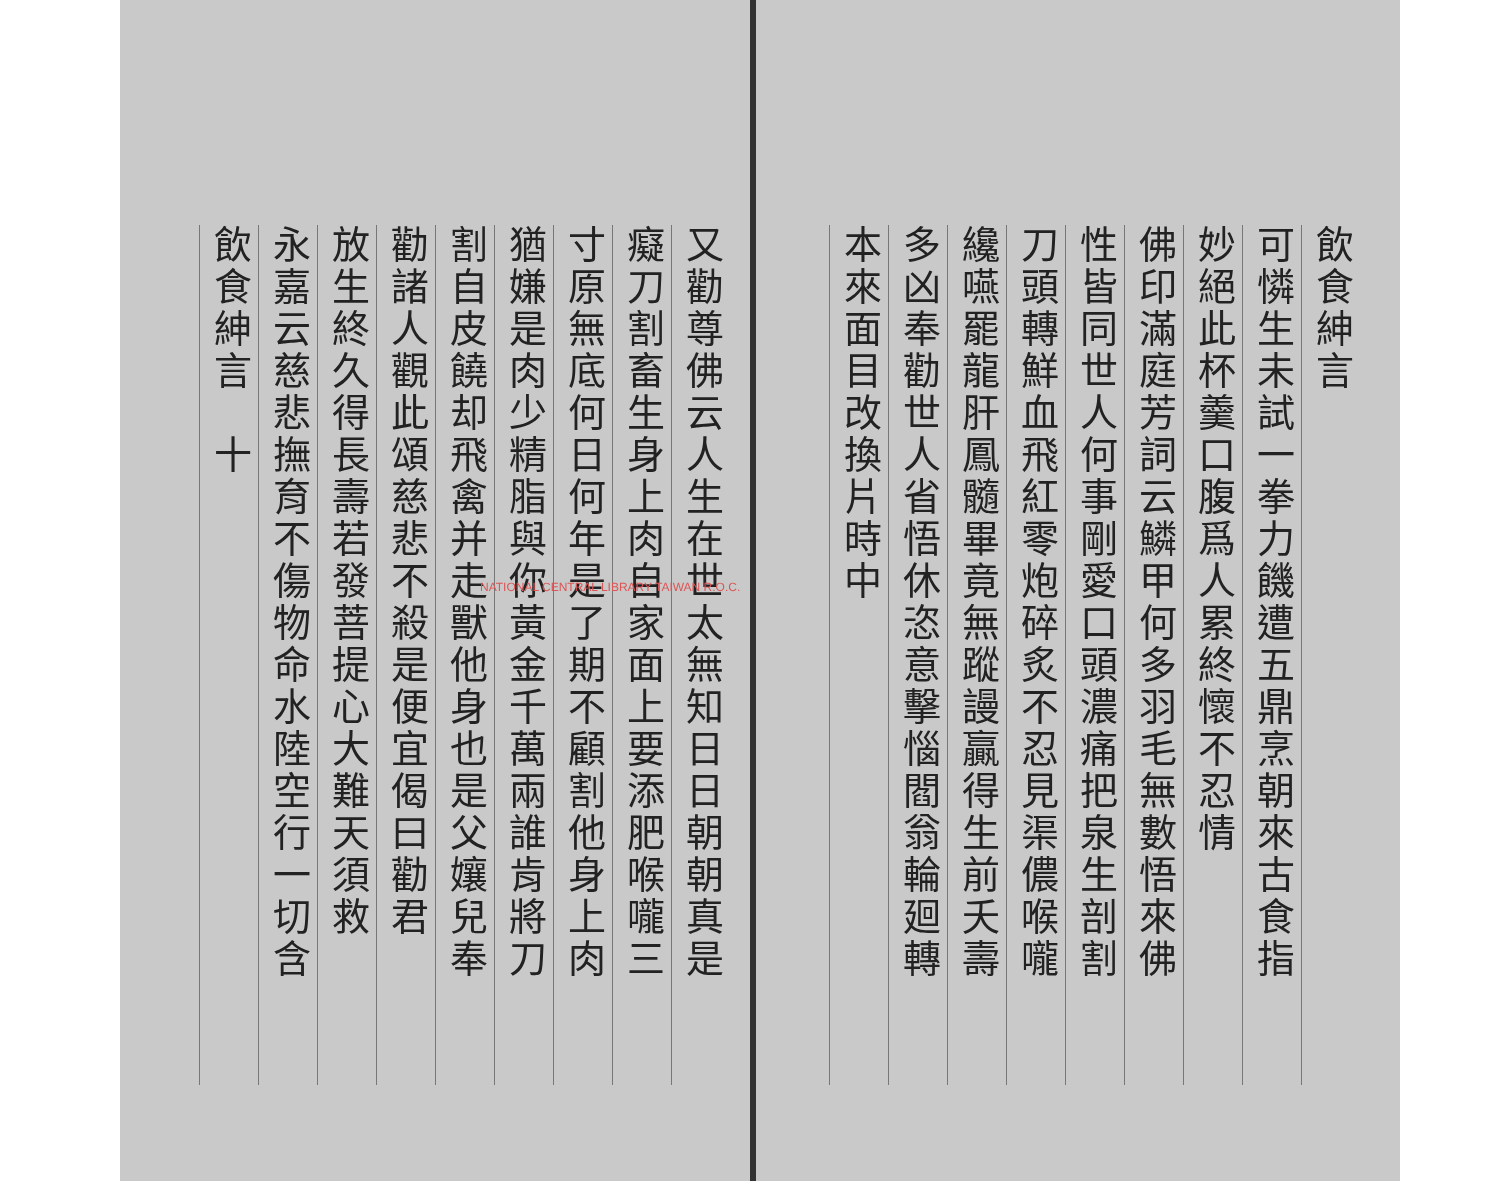飲食紳言
可憐生未試一拳力饑遭五鼎烹朝來古食指
妙絕此杯羹口腹爲人累終懷不忍情
佛印滿庭芳詞云鱗甲何多羽毛無數悟來佛
性皆同世人何事剛愛口頭濃痛把泉生剖割
刀頭轉鮮血飛紅零炮碎炙不忍見渠儂喉嚨
纔嚥罷龍肝鳳髓畢竟無蹤謾贏得生前夭壽
多凶奉勸世人省悟休恣意擊惱閻翁輪廻轉
本來面目改換片時中
又勸尊佛云人生在世太無知日日朝朝真是
癡刀割畜生身上肉自家面上要添肥喉嚨三
寸原無底何日何年是了期不顧割他身上肉
猶嫌是肉少精脂與你黃金千萬兩誰肯將刀
割自皮饒却飛禽并走獸他身也是父孃兒奉
勸諸人觀此頌慈悲不殺是便宜偈曰勸君
放生終久得長壽若發菩提心大難天須救
永嘉云慈悲撫育不傷物命水陸空行一切含
飲食紳言　十
NATIONAL CENTRAL LIBRARY TAIWAN R.O.C.